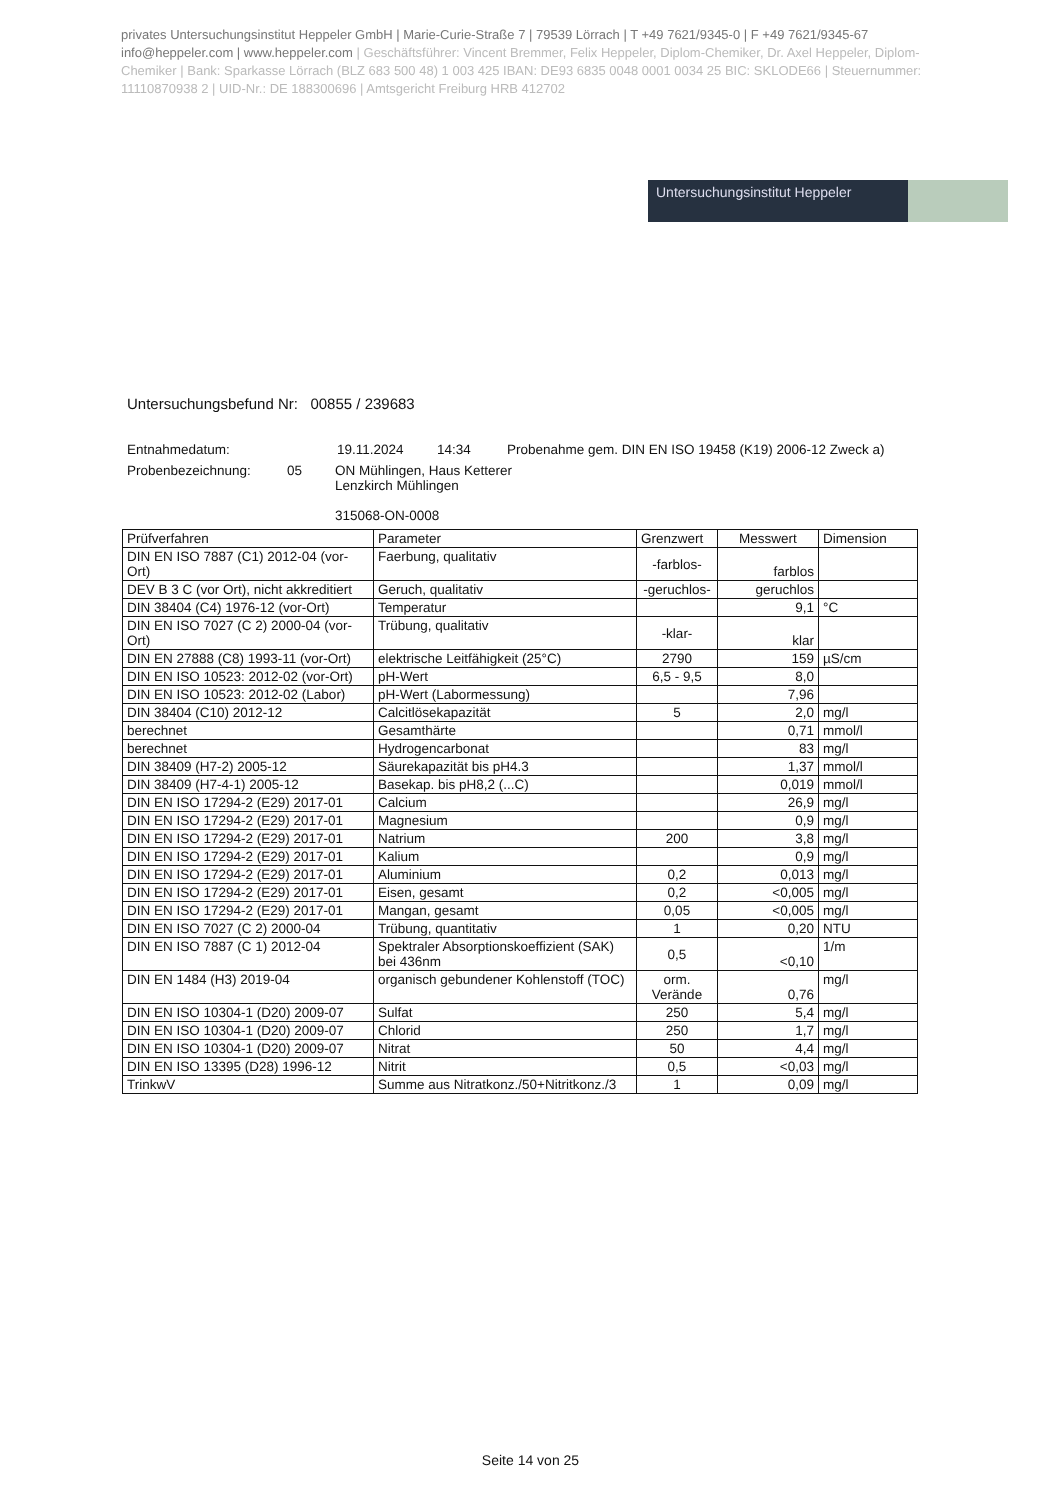privates Untersuchungsinstitut Heppeler GmbH | Marie-Curie-Straße 7 | 79539 Lörrach | T +49 7621/9345-0 | F +49 7621/9345-67
info@heppeler.com | www.heppeler.com | Geschäftsführer: Vincent Bremmer, Felix Heppeler, Diplom-Chemiker, Dr. Axel Heppeler, Diplom-Chemiker | Bank: Sparkasse Lörrach (BLZ 683 500 48) 1 003 425 IBAN: DE93 6835 0048 0001 0034 25 BIC: SKLODE66 | Steuernummer: 11110870938 2 | UID-Nr.: DE 188300696 | Amtsgericht Freiburg HRB 412702
Untersuchungsinstitut Heppeler
Untersuchungsbefund Nr: 00855 / 239683
Entnahmedatum: 19.11.2024 14:34 Probenahme gem. DIN EN ISO 19458 (K19) 2006-12 Zweck a)
Probenbezeichnung: 05 ON Mühlingen, Haus Ketterer
Lenzkirch Mühlingen
315068-ON-0008
| Prüfverfahren | Parameter | Grenzwert | Messwert | Dimension |
| --- | --- | --- | --- | --- |
| DIN EN ISO 7887 (C1) 2012-04 (vor-Ort) | Faerbung, qualitativ | -farblos- | farblos | |
| DEV B 3 C (vor Ort), nicht akkreditiert | Geruch, qualitativ | -geruchlos- | geruchlos | |
| DIN 38404 (C4) 1976-12 (vor-Ort) | Temperatur | | 9,1 | °C |
| DIN EN ISO 7027 (C 2) 2000-04 (vor-Ort) | Trübung, qualitativ | -klar- | klar | |
| DIN EN 27888 (C8) 1993-11 (vor-Ort) | elektrische Leitfähigkeit (25°C) | 2790 | 159 | µS/cm |
| DIN EN ISO 10523: 2012-02 (vor-Ort) | pH-Wert | 6,5 - 9,5 | 8,0 | |
| DIN EN ISO 10523: 2012-02 (Labor) | pH-Wert (Labormessung) | | 7,96 | |
| DIN 38404 (C10) 2012-12 | Calcitlösekapazität | 5 | 2,0 | mg/l |
| berechnet | Gesamthärte | | 0,71 | mmol/l |
| berechnet | Hydrogencarbonat | | 83 | mg/l |
| DIN 38409 (H7-2) 2005-12 | Säurekapazität bis pH4.3 | | 1,37 | mmol/l |
| DIN 38409 (H7-4-1) 2005-12 | Basekap. bis pH8,2 (...C) | | 0,019 | mmol/l |
| DIN EN ISO 17294-2 (E29) 2017-01 | Calcium | | 26,9 | mg/l |
| DIN EN ISO 17294-2 (E29) 2017-01 | Magnesium | | 0,9 | mg/l |
| DIN EN ISO 17294-2 (E29) 2017-01 | Natrium | 200 | 3,8 | mg/l |
| DIN EN ISO 17294-2 (E29) 2017-01 | Kalium | | 0,9 | mg/l |
| DIN EN ISO 17294-2 (E29) 2017-01 | Aluminium | 0,2 | 0,013 | mg/l |
| DIN EN ISO 17294-2 (E29) 2017-01 | Eisen, gesamt | 0,2 | <0,005 | mg/l |
| DIN EN ISO 17294-2 (E29) 2017-01 | Mangan, gesamt | 0,05 | <0,005 | mg/l |
| DIN EN ISO 7027 (C 2) 2000-04 | Trübung, quantitativ | 1 | 0,20 | NTU |
| DIN EN ISO 7887 (C 1) 2012-04 | Spektraler Absorptionskoeffizient (SAK) bei 436nm | 0,5 | <0,10 | 1/m |
| DIN EN 1484 (H3) 2019-04 | organisch gebundener Kohlenstoff (TOC) | orm. Verände | 0,76 | mg/l |
| DIN EN ISO 10304-1 (D20) 2009-07 | Sulfat | 250 | 5,4 | mg/l |
| DIN EN ISO 10304-1 (D20) 2009-07 | Chlorid | 250 | 1,7 | mg/l |
| DIN EN ISO 10304-1 (D20) 2009-07 | Nitrat | 50 | 4,4 | mg/l |
| DIN EN ISO 13395 (D28) 1996-12 | Nitrit | 0,5 | <0,03 | mg/l |
| TrinkwV | Summe aus Nitratkonz./50+Nitritkonz./3 | 1 | 0,09 | mg/l |
Seite 14 von 25